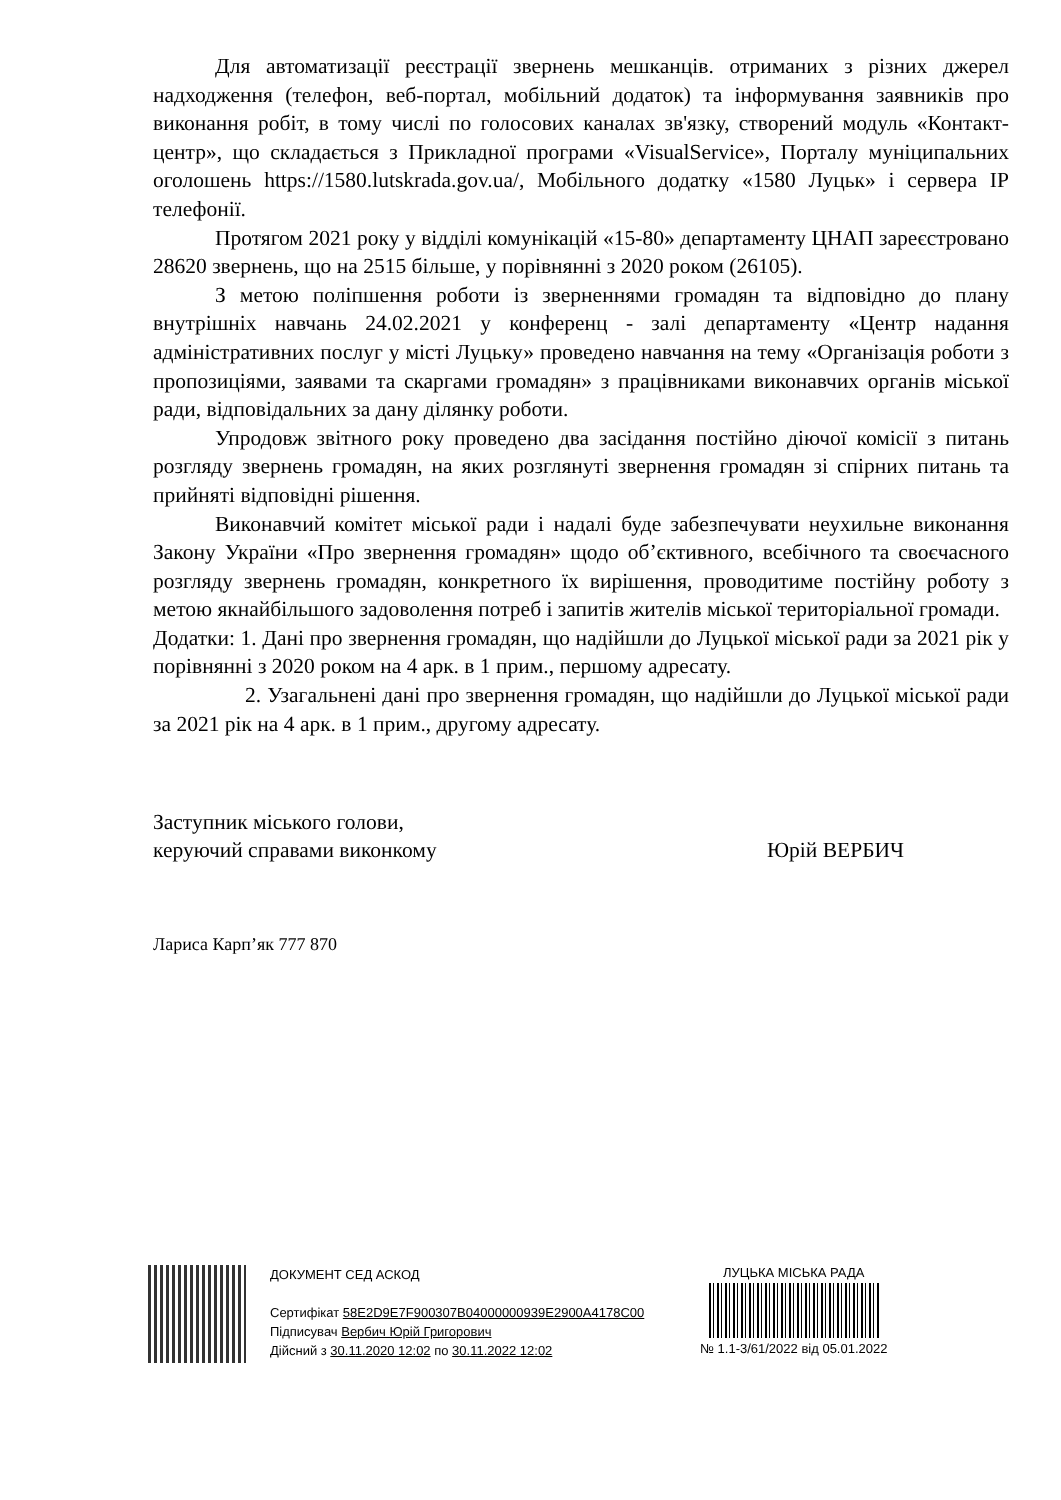Для автоматизації реєстрації звернень мешканців. отриманих з різних джерел надходження (телефон, веб-портал, мобільний додаток) та інформування заявників про виконання робіт, в тому числі по голосових каналах зв'язку, створений модуль «Контакт-центр», що складається з Прикладної програми «VisualService», Порталу муніципальних оголошень https://1580.lutskrada.gov.ua/, Мобільного додатку «1580 Луцьк» і сервера IP телефонії.
Протягом 2021 року у відділі комунікацій «15-80» департаменту ЦНАП зареєстровано 28620 звернень, що на 2515 більше, у порівнянні з 2020 роком (26105).
З метою поліпшення роботи із зверненнями громадян та відповідно до плану внутрішніх навчань 24.02.2021 у конференц - залі департаменту «Центр надання адміністративних послуг у місті Луцьку» проведено навчання на тему «Організація роботи з пропозиціями, заявами та скаргами громадян» з працівниками виконавчих органів міської ради, відповідальних за дану ділянку роботи.
Упродовж звітного року проведено два засідання постійно діючої комісії з питань розгляду звернень громадян, на яких розглянуті звернення громадян зі спірних питань та прийняті відповідні рішення.
Виконавчий комітет міської ради і надалі буде забезпечувати неухильне виконання Закону України «Про звернення громадян» щодо об’єктивного, всебічного та своєчасного розгляду звернень громадян, конкретного їх вирішення, проводитиме постійну роботу з метою якнайбільшого задоволення потреб і запитів жителів міської територіальної громади.
Додатки: 1. Дані про звернення громадян, що надійшли до Луцької міської ради за 2021 рік у порівнянні з 2020 роком на 4 арк. в 1 прим., першому адресату.
2. Узагальнені дані про звернення громадян, що надійшли до Луцької міської ради за 2021 рік на 4 арк. в 1 прим., другому адресату.
Заступник міського голови,
керуючий справами виконкому
Юрій ВЕРБИЧ
Лариса Карп’як 777 870
ДОКУМЕНТ СЕД АСКОД
Сертифікат 58E2D9E7F900307B04000000939E2900A4178C00
Підписувач Вербич Юрій Григорович
Дійсний з 30.11.2020 12:02 по 30.11.2022 12:02
ЛУЦЬКА МІСЬКА РАДА
№ 1.1-3/61/2022 від 05.01.2022